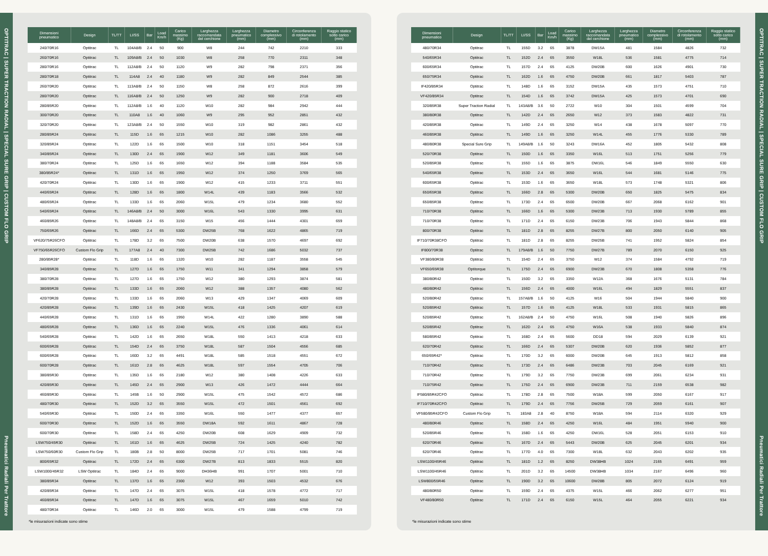OPTITRAC | SUPER TRACTION RADIAL | SPECIAL SURE GRIP | CUSTOM FLO GRIP
Pneumatici Radiali Per Trattore
| Dimensioni pneumatico | Design | TL/TT | LI/SS | Bar | Load Km/h | Carico massimo (Kg) | Larghezza raccomandata del cerchione | Larghezza pneumatico (mm) | Diametro complessivo (mm) | Circonferenza di rotolamento (mm) | Raggio statico sotto carico (mm) |
| --- | --- | --- | --- | --- | --- | --- | --- | --- | --- | --- | --- |
| 240/70R16 | Optitrac | TL | 104A8/B | 2.4 | 50 | 900 | W8 | 244 | 742 | 2210 | 333 |
| 260/70R16 | Optitrac | TL | 109A8/B | 2.4 | 50 | 1030 | W8 | 258 | 770 | 2311 | 348 |
| 280/70R16 | Optitrac | TL | 112A8/B | 2.4 | 50 | 1120 | W9 | 282 | 798 | 2371 | 356 |
| 280/70R18 | Optitrac | TL | 114A8 | 2.4 | 40 | 1180 | W9 | 282 | 849 | 2544 | 385 |
| 260/70R20 | Optitrac | TL | 113A8/B | 2.4 | 50 | 1150 | W8 | 258 | 872 | 2616 | 399 |
| 280/70R20 | Optitrac | TL | 116A8/B | 2.4 | 50 | 1250 | W9 | 282 | 900 | 2718 | 409 |
| 280/85R20 | Optitrac | TL | 112A8/B | 1.6 | 40 | 1120 | W10 | 282 | 984 | 2942 | 444 |
| 300/70R20 | Optitrac | TL | 110A8 | 1.6 | 40 | 1060 | W9 | 295 | 952 | 2851 | 432 |
| 320/70R20 | Optitrac | TL | 123A8/B | 2.4 | 50 | 1550 | W10 | 319 | 982 | 2861 | 432 |
| 280/85R24 | Optitrac | TL | 115D | 1.6 | 65 | 1215 | W10 | 282 | 1086 | 3255 | 488 |
| 320/85R24 | Optitrac | TL | 122D | 1.6 | 65 | 1500 | W10 | 318 | 1151 | 3454 | 518 |
| 340/85R24 | Optitrac | TL | 130D | 2.4 | 65 | 1900 | W12 | 349 | 1181 | 3606 | 549 |
| 380/70R24 | Optitrac | TL | 125D | 1.6 | 65 | 1650 | W12 | 394 | 1188 | 3584 | 535 |
| 380/85R24* | Optitrac | TL | 131D | 1.6 | 65 | 1950 | W12 | 374 | 1250 | 3769 | 565 |
| 420/70R24 | Optitrac | TL | 130D | 1.6 | 65 | 1900 | W12 | 415 | 1233 | 3711 | 551 |
| 440/65R24 | Optitrac | TL | 128D | 1.6 | 65 | 1800 | W14L | 439 | 1183 | 3566 | 532 |
| 480/65R24 | Optitrac | TL | 133D | 1.6 | 65 | 2060 | W15L | 479 | 1234 | 3680 | 552 |
| 540/65R24 | Optitrac | TL | 146A8/B | 2.4 | 50 | 3000 | W16L | 543 | 1330 | 3995 | 631 |
| 460/85R26 | Optitrac | TL | 148A8/B | 2.4 | 65 | 3150 | W15 | 456 | 1444 | 4301 | 659 |
| 750/65R26 | Optitrac | TL | 166D | 2.4 | 65 | 5300 | DW25B | 768 | 1622 | 4865 | 719 |
| VF620/75R26CFO | Optitrac | TL | 178D | 3.2 | 65 | 7500 | DW20B | 638 | 1570 | 4697 | 692 |
| VF750/65R26CFO | Custom Flo Grip | TL | 177A8 | 2.4 | 40 | 7300 | DW25B | 742 | 1686 | 5032 | 737 |
| 280/85R28* | Optitrac | TL | 118D | 1.6 | 65 | 1320 | W10 | 282 | 1187 | 3558 | 545 |
| 340/85R28 | Optitrac | TL | 127D | 1.6 | 65 | 1750 | W11 | 341 | 1294 | 3858 | 579 |
| 380/70R28 | Optitrac | TL | 127D | 1.6 | 65 | 1750 | W12 | 380 | 1293 | 3874 | 581 |
| 380/85R28 | Optitrac | TL | 133D | 1.6 | 65 | 2060 | W12 | 388 | 1357 | 4080 | 562 |
| 420/70R28 | Optitrac | TL | 133D | 1.6 | 65 | 2060 | W13 | 429 | 1347 | 4069 | 609 |
| 420/85R28 | Optitrac | TL | 139D | 1.6 | 65 | 2430 | W15L | 418 | 1425 | 4207 | 619 |
| 440/65R28 | Optitrac | TL | 131D | 1.6 | 65 | 1950 | W14L | 422 | 1280 | 3890 | 588 |
| 480/65R28 | Optitrac | TL | 136D | 1.6 | 65 | 2240 | W15L | 476 | 1336 | 4061 | 614 |
| 540/65R28 | Optitrac | TL | 142D | 1.6 | 65 | 2650 | W18L | 550 | 1413 | 4218 | 633 |
| 600/65R28 | Optitrac | TL | 154D | 2.4 | 65 | 3750 | W18L | 587 | 1504 | 4556 | 685 |
| 600/65R28 | Optitrac | TL | 160D | 3.2 | 65 | 4491 | W18L | 585 | 1518 | 4551 | 672 |
| 600/70R28 | Optitrac | TL | 161D | 2.8 | 65 | 4625 | W18L | 597 | 1554 | 4705 | 706 |
| 380/85R30 | Optitrac | TL | 135D | 1.6 | 65 | 2180 | W12 | 380 | 1408 | 4226 | 633 |
| 420/85R30 | Optitrac | TL | 145D | 2.4 | 65 | 2900 | W13 | 426 | 1472 | 4444 | 664 |
| 460/85R30 | Optitrac | TL | 145B | 1.6 | 50 | 2900 | W15L | 475 | 1542 | 4572 | 686 |
| 480/70R30 | Optitrac | TL | 152D | 3.2 | 65 | 3550 | W15L | 472 | 1501 | 4561 | 692 |
| 540/65R30 | Optitrac | TL | 150D | 2.4 | 65 | 3350 | W16L | 550 | 1477 | 4377 | 657 |
| 600/70R30 | Optitrac | TL | 152D | 1.6 | 65 | 3550 | DW18A | 592 | 1611 | 4867 | 728 |
| 600/70R30 | Optitrac | TL | 158D | 2.4 | 65 | 4250 | DW20B | 608 | 1629 | 4909 | 732 |
| LSW750/45R30 | Optitrac | TL | 161D | 1.6 | 65 | 4625 | DW25B | 724 | 1425 | 4240 | 782 |
| LSW750/60R30 | Custom Flo Grip | TL | 180B | 2.8 | 50 | 8000 | DW25B | 717 | 1701 | 5081 | 746 |
| 800/65R32 | Optitrac | TL | 172D | 2.4 | 65 | 6300 | DW27B | 813 | 1833 | 5515 | 820 |
| LSW1000/45R32 | LSW Optitrac | TL | 184D | 2.4 | 65 | 9000 | DH36HB | 991 | 1707 | 5001 | 710 |
| 380/85R34 | Optitrac | TL | 137D | 1.6 | 65 | 2300 | W12 | 393 | 1503 | 4532 | 676 |
| 420/85R34 | Optitrac | TL | 147D | 2.4 | 65 | 3075 | W15L | 418 | 1578 | 4772 | 717 |
| 460/85R34 | Optitrac | TL | 147D | 1.6 | 65 | 3075 | W15L | 467 | 1659 | 5010 | 742 |
| 480/70R34 | Optitrac | TL | 146D | 2.0 | 65 | 3000 | W15L | 479 | 1588 | 4799 | 719 |
*le misurazioni indicate sono stime
| Dimensioni pneumatico | Design | TL/TT | LI/SS | Bar | Load Km/h | Carico massimo (Kg) | Larghezza raccomandata del cerchione | Larghezza pneumatico (mm) | Diametro complessivo (mm) | Circonferenza di rotolamento (mm) | Raggio statico sotto carico (mm) |
| --- | --- | --- | --- | --- | --- | --- | --- | --- | --- | --- | --- |
| 480/70R34 | Optitrac | TL | 155D | 3.2 | 65 | 3878 | DW15A | 481 | 1584 | 4826 | 732 |
| 540/65R34 | Optitrac | TL | 152D | 2.4 | 65 | 3550 | W18L | 536 | 1581 | 4775 | 714 |
| 600/65R34 | Optitrac | TL | 157D | 2.4 | 65 | 4125 | DW20B | 600 | 1626 | 4901 | 730 |
| 650/75R34 | Optitrac | TL | 162D | 1.6 | 65 | 4750 | DW20B | 661 | 1817 | 5403 | 787 |
| IF420/85R34 | Optitrac | TL | 148D | 1.6 | 65 | 3152 | DW15A | 435 | 1573 | 4751 | 710 |
| VF420/85R34 | Optitrac | TL | 154D | 1.6 | 65 | 3742 | DW15A | 425 | 1573 | 4701 | 690 |
| 320/85R38 | Super Traction Radial | TL | 143A8/B | 3.6 | 50 | 2722 | W10 | 304 | 1501 | 4599 | 704 |
| 380/80R38 | Optitrac | TL | 142D | 2.4 | 65 | 2650 | W12 | 373 | 1583 | 4822 | 731 |
| 420/85R38 | Optitrac | TL | 149D | 2.4 | 65 | 3250 | W14 | 438 | 1678 | 5097 | 770 |
| 460/85R38 | Optitrac | TL | 149D | 1.6 | 65 | 3250 | W14L | 455 | 1776 | 5330 | 789 |
| 480/80R38 | Special Sure Grip | TL | 149A8/B | 1.6 | 50 | 3243 | DW16A | 452 | 1805 | 5432 | 808 |
| 520/70R38 | Optitrac | TL | 150D | 1.6 | 65 | 3350 | W16L | 513 | 1751 | 5256 | 779 |
| 520/85R38 | Optitrac | TL | 155D | 1.6 | 65 | 3875 | DW16L | 546 | 1849 | 5550 | 630 |
| 540/65R38 | Optitrac | TL | 153D | 2.4 | 65 | 3650 | W16L | 544 | 1681 | 5146 | 775 |
| 600/65R38 | Optitrac | TL | 153D | 1.6 | 65 | 3650 | W18L | 573 | 1748 | 5321 | 806 |
| 650/65R38 | Optitrac | TL | 166D | 2.8 | 65 | 5300 | DW20B | 650 | 1825 | 5475 | 834 |
| 650/85R38 | Optitrac | TL | 173D | 2.4 | 65 | 6500 | DW20B | 667 | 2068 | 6162 | 901 |
| 710/70R38 | Optitrac | TL | 166D | 1.6 | 65 | 5300 | DW23B | 713 | 1930 | 5789 | 855 |
| 710/70R38 | Optitrac | TL | 171D | 2.4 | 65 | 6150 | DW23B | 706 | 1943 | 5844 | 868 |
| 800/70R38 | Optitrac | TL | 181D | 2.8 | 65 | 8255 | DW27B | 800 | 2050 | 6140 | 905 |
| IF710/70R38CFO | Optitrac | TL | 181D | 2.8 | 65 | 8255 | DW25B | 741 | 1952 | 5824 | 854 |
| IF800/70R38 | Optitrac | TL | 179A8/B | 1.6 | 50 | 7750 | DW27B | 789 | 2070 | 6150 | 925 |
| VF380/80R38 | Optitrac | TL | 154D | 2.4 | 65 | 3750 | W12 | 374 | 1584 | 4792 | 719 |
| VF650/65R38 | Optitorque | TL | 175D | 2.4 | 65 | 6900 | DW23B | 670 | 1808 | 5358 | 776 |
| 380/80R42 | Optitrac | TL | 150D | 3.2 | 65 | 3350 | W12A | 368 | 1676 | 5131 | 784 |
| 480/80R42 | Optitrac | TL | 156D | 2.4 | 65 | 4000 | W16L | 494 | 1829 | 5551 | 837 |
| 520/80R42 | Optitrac | TL | 157A8/B | 1.6 | 50 | 4125 | W16 | 504 | 1944 | 5840 | 900 |
| 520/85R42 | Optitrac | TL | 157D | 1.6 | 65 | 4125 | W18L | 533 | 1931 | 5815 | 865 |
| 520/85R42 | Optitrac | TL | 162A8/B | 2.4 | 50 | 4750 | W16L | 508 | 1940 | 5826 | 896 |
| 520/85R42 | Optitrac | TL | 162D | 2.4 | 65 | 4750 | W16A | 538 | 1933 | 5840 | 874 |
| 580/85R42 | Optitrac | TL | 168D | 2.4 | 65 | 5600 | DD18 | 594 | 2029 | 6139 | 921 |
| 620/70R42 | Optitrac | TL | 166D | 2.4 | 65 | 5307 | DW20B | 620 | 1936 | 5852 | 877 |
| 650/65R42* | Optitrac | TL | 170D | 3.2 | 65 | 6000 | DW20B | 645 | 1913 | 5812 | 858 |
| 710/70R42 | Optitrac | TL | 173D | 2.4 | 65 | 6486 | DW23B | 703 | 2045 | 6169 | 921 |
| 710/70R42 | Optitrac | TL | 179D | 3.2 | 65 | 7750 | DW23B | 699 | 2061 | 6234 | 931 |
| 710/75R42 | Optitrac | TL | 175D | 2.4 | 65 | 6900 | DW23B | 711 | 2159 | 6538 | 982 |
| IF580/85R42CFO | Optitrac | TL | 178D | 2.8 | 65 | 7500 | W18A | 599 | 2050 | 6167 | 917 |
| IF710/70R42CFO | Optitrac | TL | 179D | 2.4 | 65 | 7756 | DW25B | 729 | 2059 | 6161 | 907 |
| VF580/85R42CFO | Custom Flo Grip | TL | 183A8 | 2.8 | 40 | 8750 | W18A | 594 | 2114 | 6320 | 929 |
| 480/80R46 | Optitrac | TL | 158D | 2.4 | 65 | 4250 | W16L | 484 | 1951 | 5940 | 900 |
| 520/85R46 | Optitrac | TL | 158D | 1.6 | 65 | 4250 | DW16L | 528 | 2051 | 6153 | 910 |
| 620/70R46 | Optitrac | TL | 167D | 2.4 | 65 | 5443 | DW20B | 625 | 2045 | 6201 | 934 |
| 620/70R46 | Optitrac | TL | 177D | 4.0 | 65 | 7300 | W18L | 632 | 2043 | 6202 | 935 |
| LSW1100/45R46 | Optitrac | TL | 181D | 1.2 | 65 | 8250 | DW38HB | 1024 | 2165 | 6491 | 959 |
| LSW1100/45R46 | Optitrac | TL | 201D | 3.2 | 65 | 14500 | DW38HB | 1034 | 2167 | 6496 | 960 |
| LSW800/55R46 | Optitrac | TL | 190D | 3.2 | 65 | 10600 | DW28B | 805 | 2072 | 6124 | 919 |
| 480/80R50 | Optitrac | TL | 159D | 2.4 | 65 | 4375 | W15L | 466 | 2062 | 6277 | 951 |
| VF480/80R50 | Optitrac | TL | 171D | 2.4 | 65 | 6150 | W15L | 464 | 2055 | 6221 | 934 |
*le misurazioni indicate sono stime
OPTITRAC | SUPER TRACTION RADIAL | SPECIAL SURE GRIP | CUSTOM FLO GRIP
Pneumatici Radiali Per Trattore